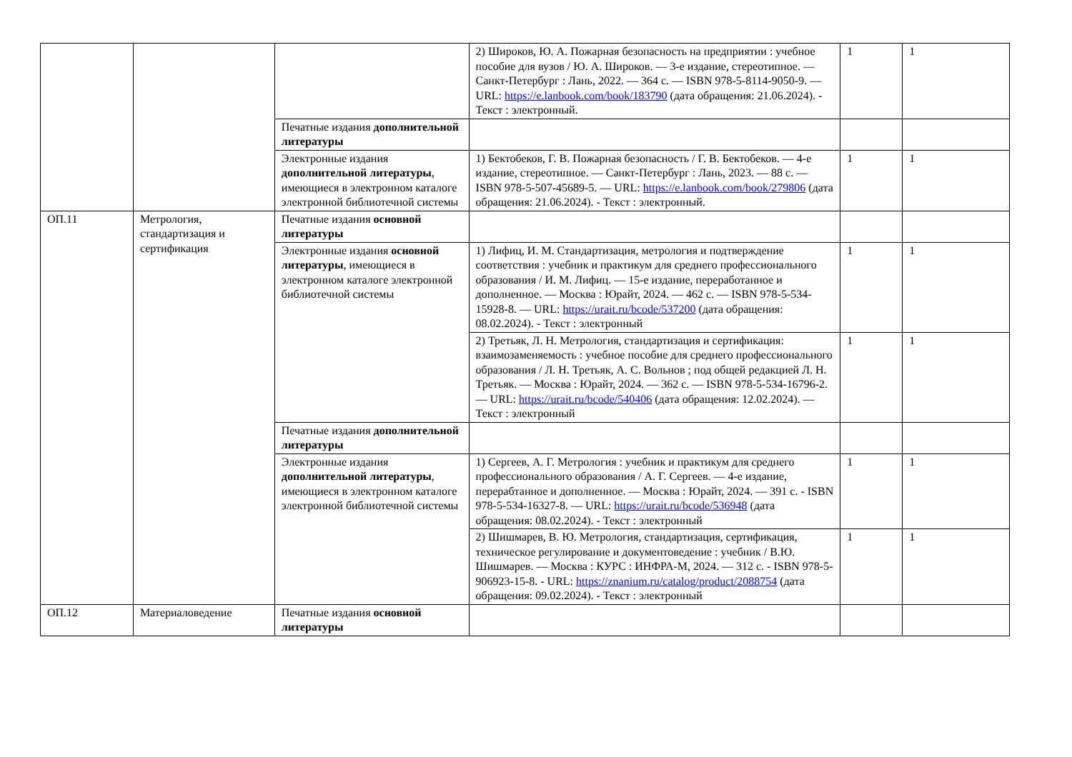| | | | 2) Широков, Ю. А. Пожарная безопасность на предприятии : учебное пособие для вузов / Ю. А. Широков. — 3-е издание, стереотипное. — Санкт-Петербург : Лань, 2022. — 364 с. — ISBN 978-5-8114-9050-9. — URL: https://e.lanbook.com/book/183790 (дата обращения: 21.06.2024). - Текст : электронный. | 1 | 1 |
| | | Печатные издания дополнительной литературы | | | |
| | | Электронные издания дополнительной литературы , имеющиеся в электронном каталоге электронной библиотечной системы | 1) Бектобеков, Г. В. Пожарная безопасность / Г. В. Бектобеков. — 4-е издание, стереотипное. — Санкт-Петербург : Лань, 2023. — 88 с. — ISBN 978-5-507-45689-5. — URL: https://e.lanbook.com/book/279806 (дата обращения: 21.06.2024). - Текст : электронный. | 1 | 1 |
| ОП.11 | Метрология, стандартизация и сертификация | Печатные издания основной литературы | | | |
| | | Электронные издания основной литературы , имеющиеся в электронном каталоге электронной библиотечной системы | 1) Лифиц, И. М. Стандартизация, метрология и подтверждение соответствия : учебник и практикум для среднего профессионального образования / И. М. Лифиц. — 15-е издание, переработанное и дополненное. — Москва : Юрайт, 2024. — 462 с. — ISBN 978-5-534-15928-8. — URL: https://urait.ru/bcode/537200 (дата обращения: 08.02.2024). - Текст : электронный | 1 | 1 |
| | | | 2) Третьяк, Л. Н. Метрология, стандартизация и сертификация: взаимозаменяемость : учебное пособие для среднего профессионального образования / Л. Н. Третьяк, А. С. Вольнов ; под общей редакцией Л. Н. Третьяк. — Москва : Юрайт, 2024. — 362 с. — ISBN 978-5-534-16796-2. — URL: https://urait.ru/bcode/540406 (дата обращения: 12.02.2024). — Текст : электронный | 1 | 1 |
| | | Печатные издания дополнительной литературы | | | |
| | | Электронные издания дополнительной литературы , имеющиеся в электронном каталоге электронной библиотечной системы | 1) Сергеев, А. Г. Метрология : учебник и практикум для среднего профессионального образования / А. Г. Сергеев. — 4-е издание, перерабтанное и дополненное. — Москва : Юрайт, 2024. — 391 с. - ISBN 978-5-534-16327-8. — URL: https://urait.ru/bcode/536948 (дата обращения: 08.02.2024). - Текст : электронный | 1 | 1 |
| | | | 2) Шишмарев, В. Ю. Метрология, стандартизация, сертификация, техническое регулирование и документоведение : учебник / В.Ю. Шишмарев. — Москва : КУРС : ИНФРА-М, 2024. — 312 с. - ISBN 978-5-906923-15-8. - URL: https://znanium.ru/catalog/product/2088754 (дата обращения: 09.02.2024). - Текст : электронный | 1 | 1 |
| ОП.12 | Материаловедение | Печатные издания основной литературы | | | |